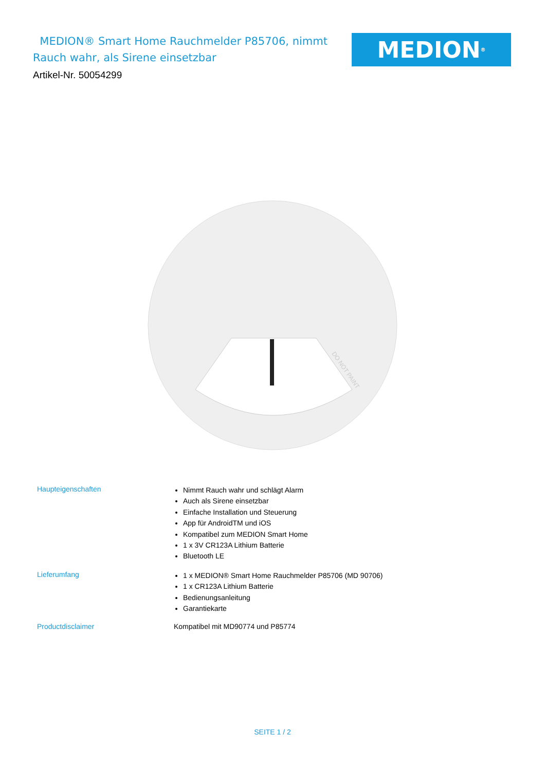MEDION® Smart Home Rauchmelder P85706, nimmt Rauch wahr, als Sirene einsetzbar
MEDION<sup>®</sup>
Artikel-Nr. 50054299
DO NOT PAINT
| Haupteigenschaften | Nimmt Rauch wahr und schlägt Alarm Auch als Sirene einsetzbar Einfache Installation und Steuerung App für AndroidTM und iOS Kompatibel zum MEDION Smart Home 1 x 3V CR123A Lithium Batterie Bluetooth LE |
| Lieferumfang | 1 x MEDION® Smart Home Rauchmelder P85706 (MD 90706) 1 x CR123A Lithium Batterie Bedienungsanleitung Garantiekarte |
| Productdisclaimer | Kompatibel mit MD90774 und P85774 |
SEITE 1 / 2